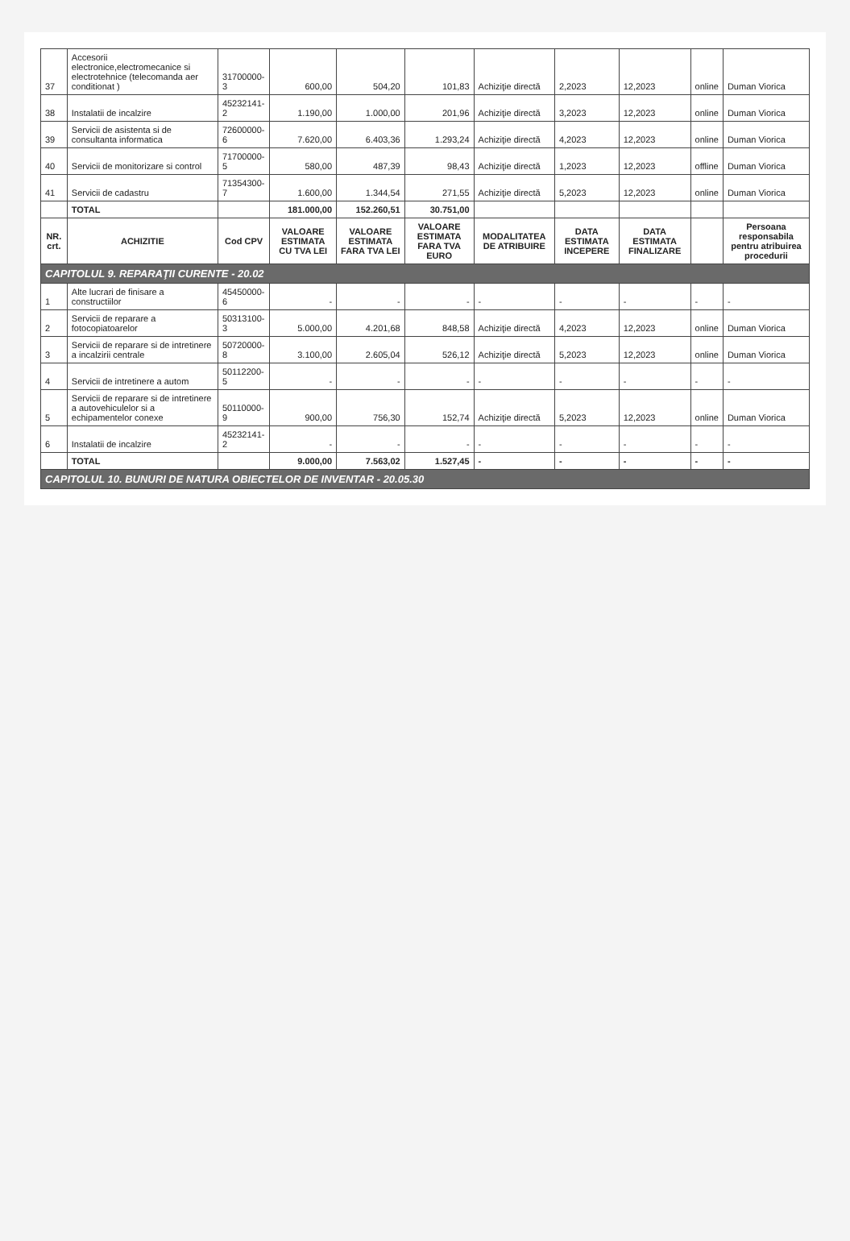| 37 | Accesorii electronice,electromecanice si electrotehnice (telecomanda aer conditionat ) | 31700000-3 | 600,00 | 504,20 | 101,83 | Achiziţie directă | 2,2023 | 12,2023 | online | Duman Viorica |
| 38 | Instalatii de incalzire | 45232141-2 | 1.190,00 | 1.000,00 | 201,96 | Achiziţie directă | 3,2023 | 12,2023 | online | Duman Viorica |
| 39 | Servicii de asistenta si de consultanta informatica | 72600000-6 | 7.620,00 | 6.403,36 | 1.293,24 | Achiziţie directă | 4,2023 | 12,2023 | online | Duman Viorica |
| 40 | Servicii de monitorizare si control | 71700000-5 | 580,00 | 487,39 | 98,43 | Achiziţie directă | 1,2023 | 12,2023 | offline | Duman Viorica |
| 41 | Servicii de cadastru | 71354300-7 | 1.600,00 | 1.344,54 | 271,55 | Achiziţie directă | 5,2023 | 12,2023 | online | Duman Viorica |
| | TOTAL | | 181.000,00 | 152.260,51 | 30.751,00 | | | | | |
| NR. crt. | ACHIZITIE | Cod CPV | VALOARE ESTIMATA CU TVA LEI | VALOARE ESTIMATA FARA TVA LEI | VALOARE ESTIMATA FARA TVA EURO | MODALITATEA DE ATRIBUIRE | DATA ESTIMATA INCEPERE | DATA ESTIMATA FINALIZARE | | Persoana responsabila pentru atribuirea procedurii |
| CAPITOLUL 9. REPARAŢII CURENTE - 20.02 | | | | | | | | | | |
| 1 | Alte lucrari de finisare a constructiilor | 45450000-6 | - | - | - | - | - | - | - | - |
| 2 | Servicii de reparare a fotocopiatoarelor | 50313100-3 | 5.000,00 | 4.201,68 | 848,58 | Achiziţie directă | 4,2023 | 12,2023 | online | Duman Viorica |
| 3 | Servicii de reparare si de intretinere a incalzirii centrale | 50720000-8 | 3.100,00 | 2.605,04 | 526,12 | Achiziţie directă | 5,2023 | 12,2023 | online | Duman Viorica |
| 4 | Servicii de intretinere a autom | 50112200-5 | - | - | - | - | - | - | - | - |
| 5 | Servicii de reparare si de intretinere a autovehiculelor si a echipamentelor conexe | 50110000-9 | 900,00 | 756,30 | 152,74 | Achiziţie directă | 5,2023 | 12,2023 | online | Duman Viorica |
| 6 | Instalatii de incalzire | 45232141-2 | - | - | - | - | - | - | - | - |
| | TOTAL | | 9.000,00 | 7.563,02 | 1.527,45 | - | - | - | - | - |
| CAPITOLUL 10. BUNURI DE NATURA OBIECTELOR DE INVENTAR - 20.05.30 | | | | | | | | | | |